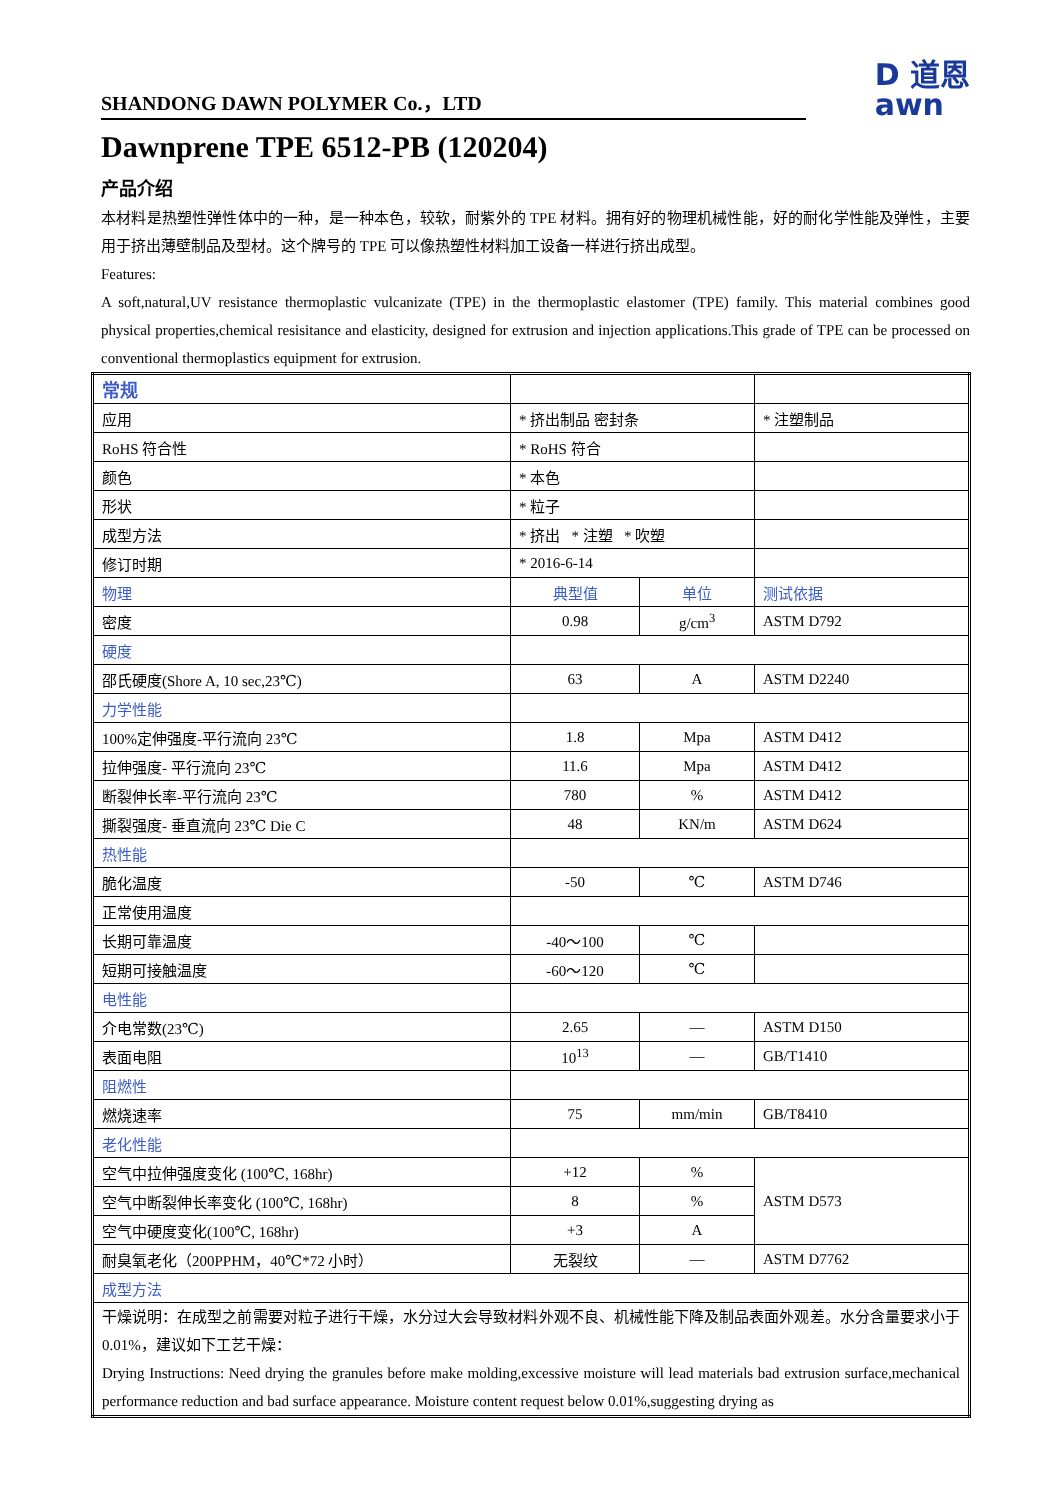SHANDONG DAWN POLYMER Co.，LTD
D 道恩
awn
Dawnprene TPE 6512-PB (120204)
产品介绍
本材料是热塑性弹性体中的一种，是一种本色，较软，耐紫外的 TPE 材料。拥有好的物理机械性能，好的耐化学性能及弹性，主要用于挤出薄壁制品及型材。这个牌号的 TPE 可以像热塑性材料加工设备一样进行挤出成型。
Features:
A soft,natural,UV resistance thermoplastic vulcanizate (TPE) in the thermoplastic elastomer (TPE) family. This material combines good physical properties,chemical resisitance and elasticity, designed for extrusion and injection applications.This grade of TPE can be processed on conventional thermoplastics equipment for extrusion.
| 常规 | | | |
| 应用 | * 挤出制品 密封条 | | * 注塑制品 |
| RoHS 符合性 | * RoHS 符合 | | |
| 颜色 | * 本色 | | |
| 形状 | * 粒子 | | |
| 成型方法 | * 挤出 * 注塑 * 吹塑 | | |
| 修订时期 | * 2016-6-14 | | |
| 物理 | 典型值 | 单位 | 测试依据 |
| 密度 | 0.98 | g/cm<sup>3</sup> | ASTM D792 |
| 硬度 | | | |
| 邵氏硬度(Shore A, 10 sec,23℃) | 63 | A | ASTM D2240 |
| 力学性能 | | | |
| 100%定伸强度-平行流向 23℃ | 1.8 | Mpa | ASTM D412 |
| 拉伸强度- 平行流向 23℃ | 11.6 | Mpa | ASTM D412 |
| 断裂伸长率-平行流向 23℃ | 780 | % | ASTM D412 |
| 撕裂强度- 垂直流向 23℃ Die C | 48 | KN/m | ASTM D624 |
| 热性能 | | | |
| 脆化温度 | -50 | ℃ | ASTM D746 |
| 正常使用温度 | | | |
| 长期可靠温度 | -40～100 | ℃ | |
| 短期可接触温度 | -60～120 | ℃ | |
| 电性能 | | | |
| 介电常数(23℃) | 2.65 | — | ASTM D150 |
| 表面电阻 | 10<sup>13</sup> | — | GB/T1410 |
| 阻燃性 | | | |
| 燃烧速率 | 75 | mm/min | GB/T8410 |
| 老化性能 | | | |
| 空气中拉伸强度变化 (100℃, 168hr) | +12 | % | ASTM D573 |
| 空气中断裂伸长率变化 (100℃, 168hr) | 8 | % | |
| 空气中硬度变化(100℃, 168hr) | +3 | A | |
| 耐臭氧老化（200PPHM，40℃*72 小时） | 无裂纹 | — | ASTM D7762 |
| 成型方法 | | | |
| 干燥说明：在成型之前需要对粒子进行干燥，水分过大会导致材料外观不良、机械性能下降及制品表面外观差。水分含量要求小于 0.01%，建议如下工艺干燥： Drying Instructions: Need drying the granules before make molding,excessive moisture will lead materials bad extrusion surface,mechanical performance reduction and bad surface appearance. Moisture content request below 0.01%,suggesting drying as | | | |